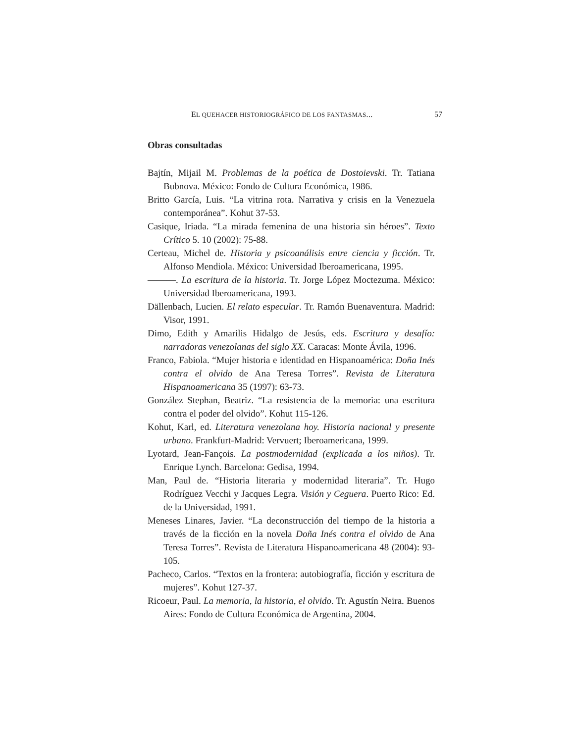EL QUEHACER HISTORIOGRÁFICO DE LOS FANTASMAS... 57
Obras consultadas
Bajtín, Mijail M. Problemas de la poética de Dostoievski. Tr. Tatiana Bubnova. México: Fondo de Cultura Económica, 1986.
Britto García, Luis. “La vitrina rota. Narrativa y crisis en la Venezuela contemporánea”. Kohut 37-53.
Casique, Iriada. “La mirada femenina de una historia sin héroes”. Texto Crítico 5. 10 (2002): 75-88.
Certeau, Michel de. Historia y psicoanálisis entre ciencia y ficción. Tr. Alfonso Mendiola. México: Universidad Iberoamericana, 1995.
———. La escritura de la historia. Tr. Jorge López Moctezuma. México: Universidad Iberoamericana, 1993.
Dällenbach, Lucien. El relato especular. Tr. Ramón Buenaventura. Madrid: Visor, 1991.
Dimo, Edith y Amarilis Hidalgo de Jesús, eds. Escritura y desafío: narradoras venezolanas del siglo XX. Caracas: Monte Ávila, 1996.
Franco, Fabiola. “Mujer historia e identidad en Hispanoamérica: Doña Inés contra el olvido de Ana Teresa Torres”. Revista de Literatura Hispanoamericana 35 (1997): 63-73.
González Stephan, Beatriz. “La resistencia de la memoria: una escritura contra el poder del olvido”. Kohut 115-126.
Kohut, Karl, ed. Literatura venezolana hoy. Historia nacional y presente urbano. Frankfurt-Madrid: Vervuert; Iberoamericana, 1999.
Lyotard, Jean-Fançois. La postmodernidad (explicada a los niños). Tr. Enrique Lynch. Barcelona: Gedisa, 1994.
Man, Paul de. “Historia literaria y modernidad literaria”. Tr. Hugo Rodríguez Vecchi y Jacques Legra. Visión y Ceguera. Puerto Rico: Ed. de la Universidad, 1991.
Meneses Linares, Javier. “La deconstrucción del tiempo de la historia a través de la ficción en la novela Doña Inés contra el olvido de Ana Teresa Torres”. Revista de Literatura Hispanoamericana 48 (2004): 93-105.
Pacheco, Carlos. “Textos en la frontera: autobiografía, ficción y escritura de mujeres”. Kohut 127-37.
Ricoeur, Paul. La memoria, la historia, el olvido. Tr. Agustín Neira. Buenos Aires: Fondo de Cultura Económica de Argentina, 2004.